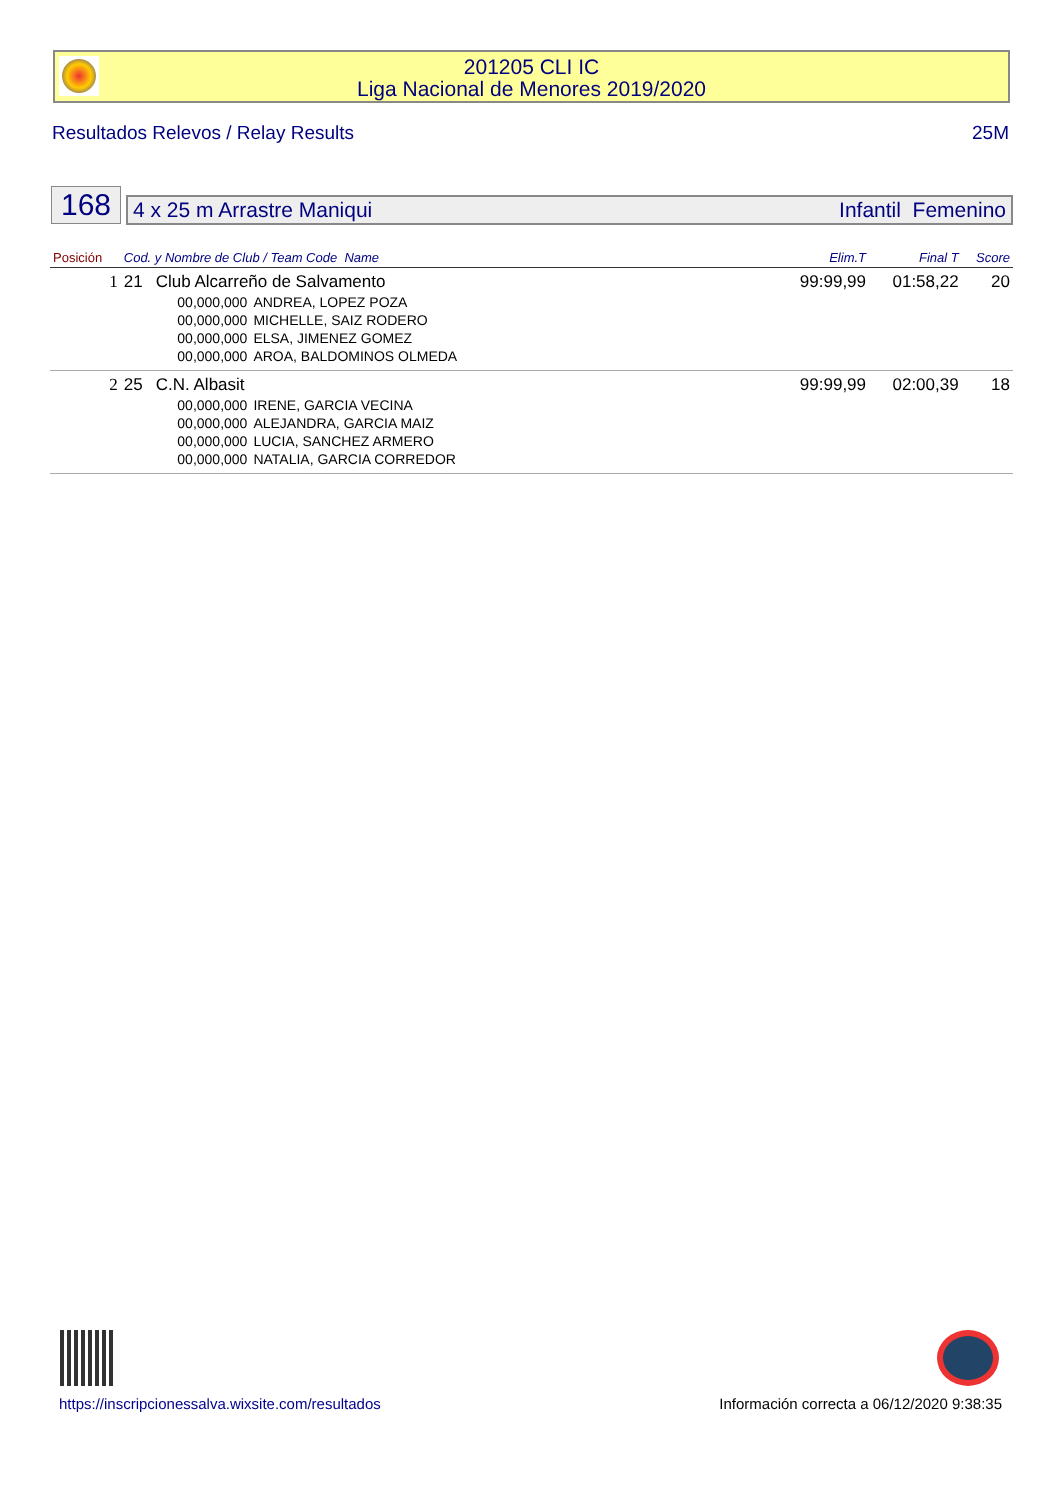201205 CLI IC
Liga Nacional de Menores 2019/2020
Resultados Relevos / Relay Results 25M
168
4 x 25 m Arrastre Maniqui Infantil Femenino
| Posición | Cod. y Nombre de Club / Team Code Name | | | Elim.T | Final T | Score |
| --- | --- | --- | --- | --- | --- | --- |
| 1 | 21 | Club Alcarreño de Salvamento | | 99:99,99 | 01:58,22 | 20 |
| | | 00,000,000 | ANDREA, LOPEZ POZA | | | |
| | | 00,000,000 | MICHELLE, SAIZ RODERO | | | |
| | | 00,000,000 | ELSA, JIMENEZ GOMEZ | | | |
| | | 00,000,000 | AROA, BALDOMINOS OLMEDA | | | |
| 2 | 25 | C.N. Albasit | | 99:99,99 | 02:00,39 | 18 |
| | | 00,000,000 | IRENE, GARCIA VECINA | | | |
| | | 00,000,000 | ALEJANDRA, GARCIA MAIZ | | | |
| | | 00,000,000 | LUCIA, SANCHEZ ARMERO | | | |
| | | 00,000,000 | NATALIA, GARCIA CORREDOR | | | |
https://inscripcionessalva.wixsite.com/resultados Información correcta a 06/12/2020 9:38:35